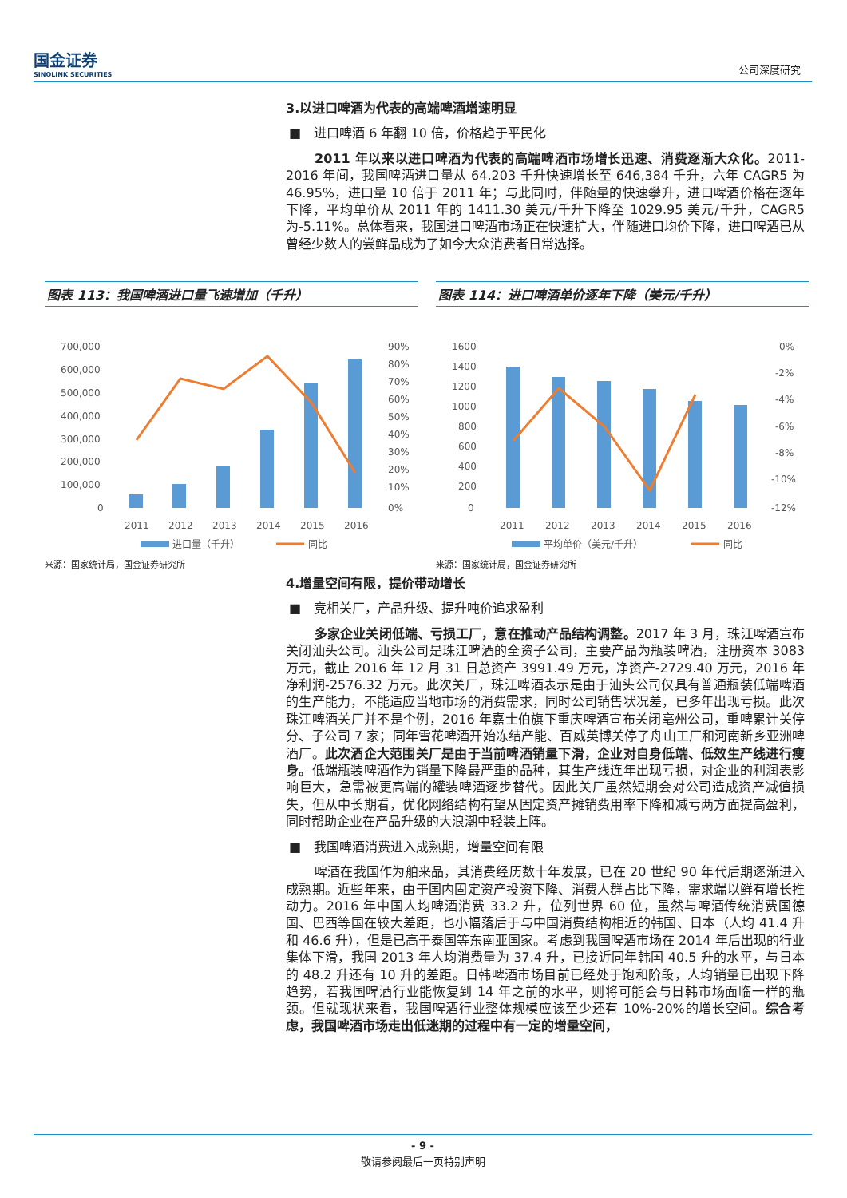国金证券
SINOLINK SECURITIES
公司深度研究
3.以进口啤酒为代表的高端啤酒增速明显
■　进口啤酒 6 年翻 10 倍，价格趋于平民化
2011 年以来以进口啤酒为代表的高端啤酒市场增长迅速、消费逐渐大众化。2011-2016 年间，我国啤酒进口量从 64,203 千升快速增长至 646,384 千升，六年 CAGR5 为 46.95%，进口量 10 倍于 2011 年；与此同时，伴随量的快速攀升，进口啤酒价格在逐年下降，平均单价从 2011 年的 1411.30 美元/千升下降至 1029.95 美元/千升，CAGR5 为-5.11%。总体看来，我国进口啤酒市场正在快速扩大，伴随进口均价下降，进口啤酒已从曾经少数人的尝鲜品成为了如今大众消费者日常选择。
图表 113：我国啤酒进口量飞速增加（千升）
700,000
600,000
500,000
400,000
300,000
200,000
100,000
0
90%
80%
70%
60%
50%
40%
30%
20%
10%
0%
2011
2012
2013
2014
2015
2016
进口量（千升）
同比
来源：国家统计局，国金证券研究所
图表 114：进口啤酒单价逐年下降（美元/千升）
1600
1400
1200
1000
800
600
400
200
0
0%
-2%
-4%
-6%
-8%
-10%
-12%
2011
2012
2013
2014
2015
2016
平均单价（美元/千升）
同比
来源：国家统计局，国金证券研究所
4.增量空间有限，提价带动增长
■　竞相关厂，产品升级、提升吨价追求盈利
多家企业关闭低端、亏损工厂，意在推动产品结构调整。2017 年 3 月，珠江啤酒宣布关闭汕头公司。汕头公司是珠江啤酒的全资子公司，主要产品为瓶装啤酒，注册资本 3083 万元，截止 2016 年 12 月 31 日总资产 3991.49 万元，净资产-2729.40 万元，2016 年净利润-2576.32 万元。此次关厂，珠江啤酒表示是由于汕头公司仅具有普通瓶装低端啤酒的生产能力，不能适应当地市场的消费需求，同时公司销售状况差，已多年出现亏损。此次珠江啤酒关厂并不是个例，2016 年嘉士伯旗下重庆啤酒宣布关闭亳州公司，重啤累计关停分、子公司 7 家；同年雪花啤酒开始冻结产能、百威英博关停了舟山工厂和河南新乡亚洲啤酒厂。此次酒企大范围关厂是由于当前啤酒销量下滑，企业对自身低端、低效生产线进行瘦身。低端瓶装啤酒作为销量下降最严重的品种，其生产线连年出现亏损，对企业的利润表影响巨大，急需被更高端的罐装啤酒逐步替代。因此关厂虽然短期会对公司造成资产减值损失，但从中长期看，优化网络结构有望从固定资产摊销费用率下降和减亏两方面提高盈利，同时帮助企业在产品升级的大浪潮中轻装上阵。
■　我国啤酒消费进入成熟期，增量空间有限
啤酒在我国作为舶来品，其消费经历数十年发展，已在 20 世纪 90 年代后期逐渐进入成熟期。近些年来，由于国内固定资产投资下降、消费人群占比下降，需求端以鲜有增长推动力。2016 年中国人均啤酒消费 33.2 升，位列世界 60 位，虽然与啤酒传统消费国德国、巴西等国在较大差距，也小幅落后于与中国消费结构相近的韩国、日本（人均 41.4 升和 46.6 升），但是已高于泰国等东南亚国家。考虑到我国啤酒市场在 2014 年后出现的行业集体下滑，我国 2013 年人均消费量为 37.4 升，已接近同年韩国 40.5 升的水平，与日本的 48.2 升还有 10 升的差距。日韩啤酒市场目前已经处于饱和阶段，人均销量已出现下降趋势，若我国啤酒行业能恢复到 14 年之前的水平，则将可能会与日韩市场面临一样的瓶颈。但就现状来看，我国啤酒行业整体规模应该至少还有 10%-20%的增长空间。综合考虑，我国啤酒市场走出低迷期的过程中有一定的增量空间，
- 9 -
敬请参阅最后一页特别声明